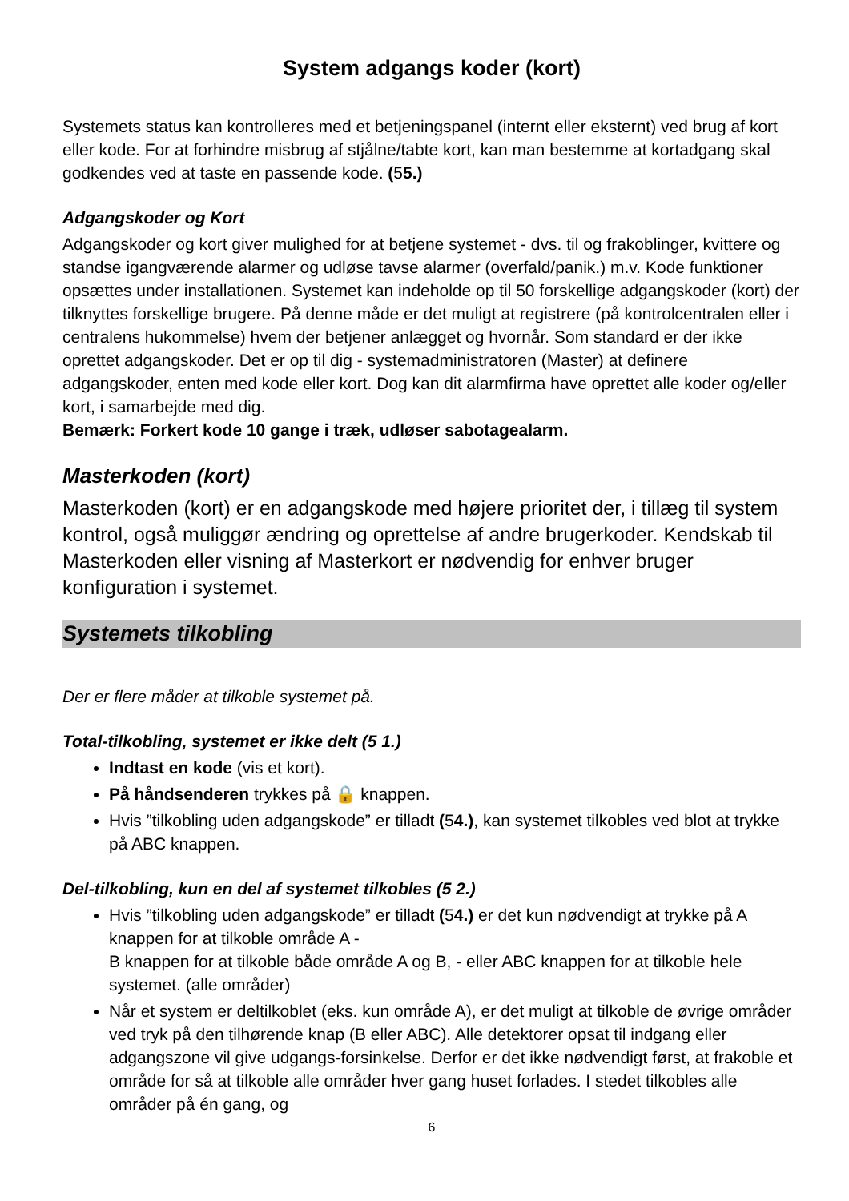System adgangs koder (kort)
Systemets status kan kontrolleres med et betjeningspanel (internt eller eksternt) ved brug af kort eller kode. For at forhindre misbrug af stjålne/tabte kort, kan man bestemme at kortadgang skal godkendes ved at taste en passende kode. (55.)
Adgangskoder og Kort
Adgangskoder og kort giver mulighed for at betjene systemet - dvs. til og frakoblinger, kvittere og standse igangværende alarmer og udløse tavse alarmer (overfald/panik.) m.v. Kode funktioner opsættes under installationen. Systemet kan indeholde op til 50 forskellige adgangskoder (kort) der tilknyttes forskellige brugere. På denne måde er det muligt at registrere (på kontrolcentralen eller i centralens hukommelse) hvem der betjener anlægget og hvornår. Som standard er der ikke oprettet adgangskoder. Det er op til dig - systemadministratoren (Master) at definere adgangskoder, enten med kode eller kort. Dog kan dit alarmfirma have oprettet alle koder og/eller kort, i samarbejde med dig.
Bemærk: Forkert kode 10 gange i træk, udløser sabotagealarm.
Masterkoden (kort)
Masterkoden (kort) er en adgangskode med højere prioritet der, i tillæg til system kontrol, også muliggør ændring og oprettelse af andre brugerkoder. Kendskab til Masterkoden eller visning af Masterkort er nødvendig for enhver bruger konfiguration i systemet.
Systemets tilkobling
Der er flere måder at tilkoble systemet på.
Total-tilkobling, systemet er ikke delt (5 1.)
Indtast en kode (vis et kort).
På håndsenderen trykkes på 🔒 knappen.
Hvis ”tilkobling uden adgangskode” er tilladt (54.), kan systemet tilkobles ved blot at trykke på ABC knappen.
Del-tilkobling, kun en del af systemet tilkobles (5 2.)
Hvis ”tilkobling uden adgangskode” er tilladt (54.) er det kun nødvendigt at trykke på A knappen for at tilkoble område A -
B knappen for at tilkoble både område A og B, - eller ABC knappen for at tilkoble hele systemet. (alle områder)
Når et system er deltilkoblet (eks. kun område A), er det muligt at tilkoble de øvrige områder ved tryk på den tilhørende knap (B eller ABC). Alle detektorer opsat til indgang eller adgangszone vil give udgangs-forsinkelse. Derfor er det ikke nødvendigt først, at frakoble et område for så at tilkoble alle områder hver gang huset forlades. I stedet tilkobles alle områder på én gang, og
6